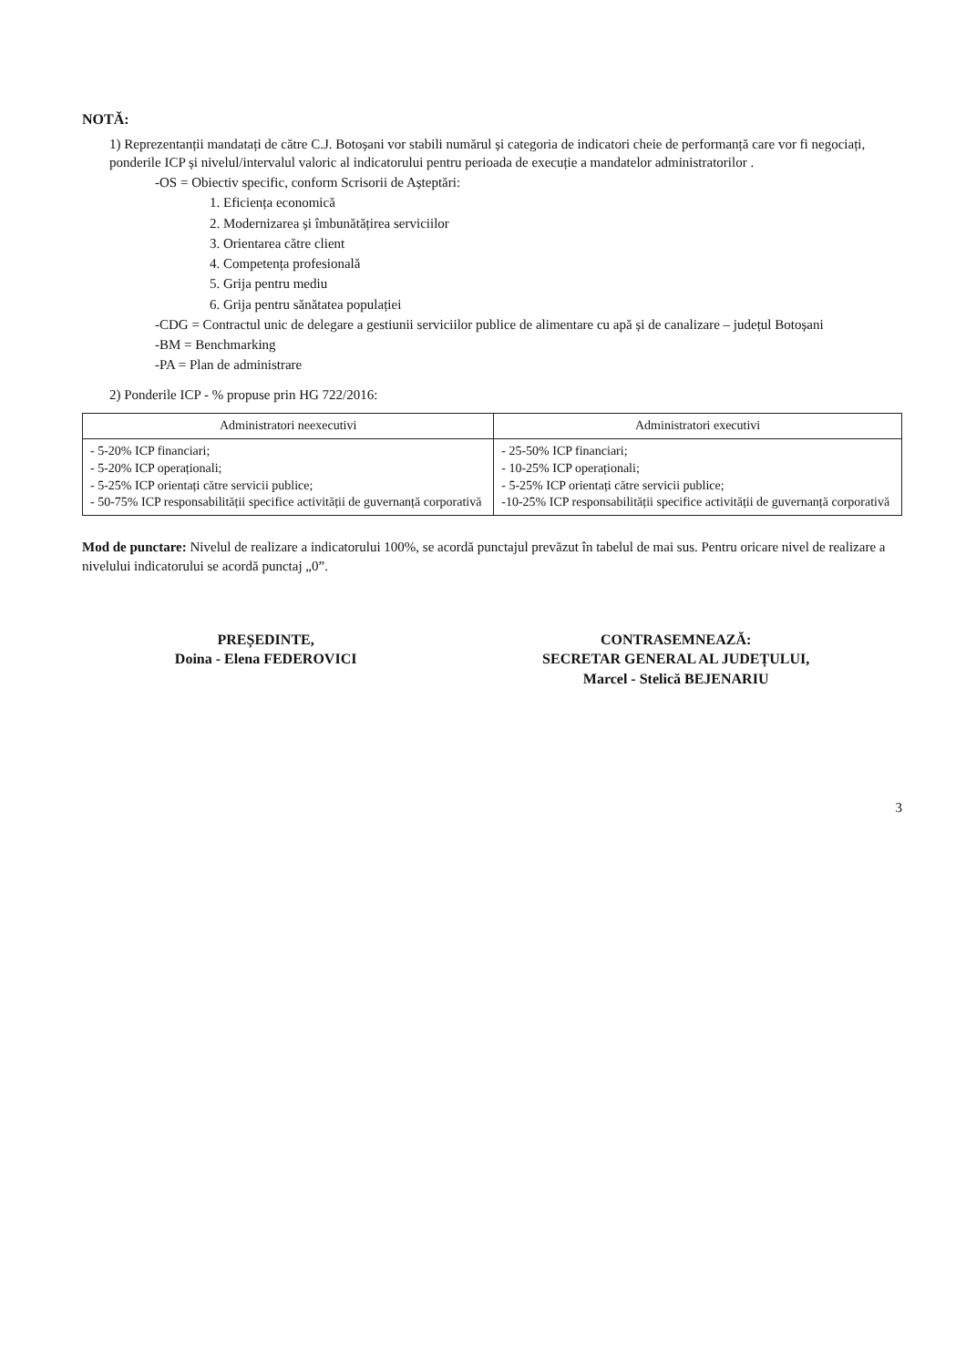NOTĂ:
1) Reprezentanții mandatați de către C.J. Botoșani vor stabili numărul și categoria de indicatori cheie de performanță care vor fi negociați, ponderile ICP și nivelul/intervalul valoric al indicatorului pentru perioada de execuție a mandatelor administratorilor .
-OS = Obiectiv specific, conform Scrisorii de Așteptări:
1. Eficiența economică
2. Modernizarea și îmbunătățirea serviciilor
3. Orientarea către client
4. Competența profesională
5. Grija pentru mediu
6. Grija pentru sănătatea populației
-CDG = Contractul unic de delegare a gestiunii serviciilor publice de alimentare cu apă și de canalizare – județul Botoșani
-BM = Benchmarking
-PA = Plan de administrare
2) Ponderile ICP - % propuse prin HG 722/2016:
| Administratori neexecutivi | Administratori executivi |
| --- | --- |
| - 5-20% ICP financiari; - 5-20% ICP operaționali; - 5-25% ICP orientați către servicii publice; - 50-75% ICP responsabilității specifice activității de guvernanță corporativă | - 25-50% ICP financiari; - 10-25% ICP operaționali; - 5-25% ICP orientați către servicii publice; -10-25% ICP responsabilității specifice activității de guvernanță corporativă |
Mod de punctare: Nivelul de realizare a indicatorului 100%, se acordă punctajul prevăzut în tabelul de mai sus. Pentru oricare nivel de realizare a nivelului indicatorului se acordă punctaj „0”.
PREȘEDINTE,
Doina - Elena FEDEROVICI
CONTRASEMNEAZĂ:
SECRETAR GENERAL AL JUDEȚULUI,
Marcel - Stelică BEJENARIU
3